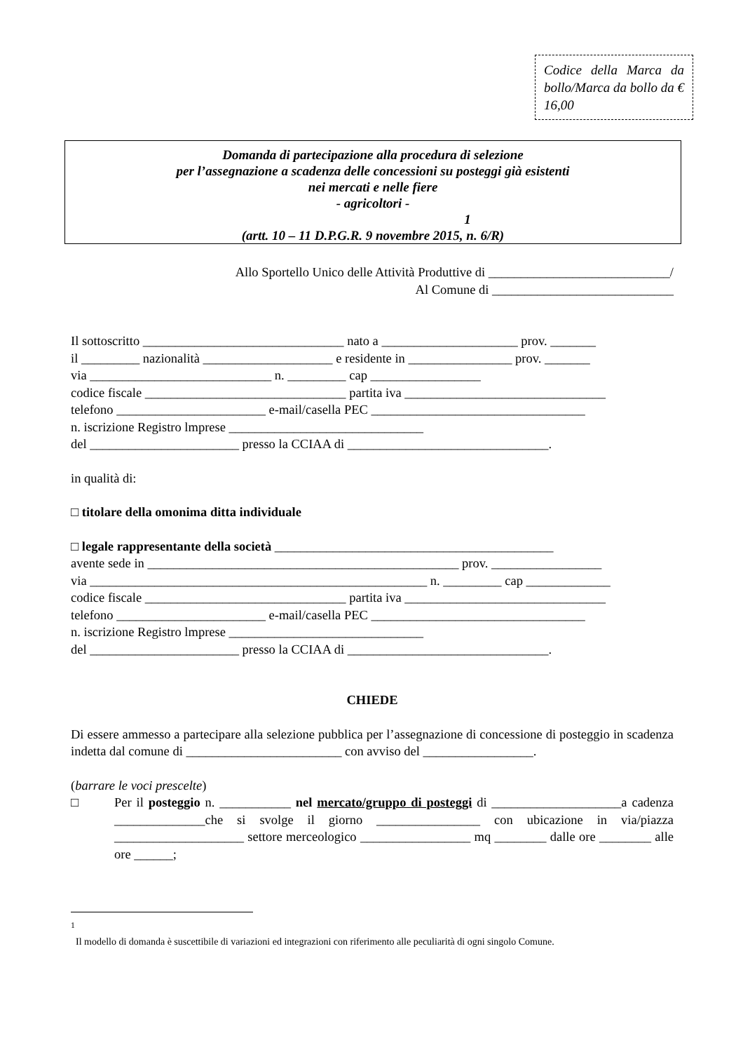Codice della Marca da bollo/Marca da bollo da € 16,00
Domanda di partecipazione alla procedura di selezione
per l’assegnazione a scadenza delle concessioni su posteggi già esistenti
nei mercati e nelle fiere
- agricoltori -
1
(artt. 10 – 11 D.P.G.R. 9 novembre 2015, n. 6/R)
Allo Sportello Unico delle Attività Produttive di ____________________________/
Al Comune di ____________________________
Il sottoscritto _______________________________ nato a _____________________ prov. _______
il _________ nazionalità ____________________ e residente in ________________ prov. _______
via ____________________________ n. _________ cap _________________
codice fiscale _______________________________ partita iva _______________________________
telefono _______________________ e-mail/casella PEC _________________________________
n. iscrizione Registro lmprese ______________________________
del _______________________ presso la CCIAA di _______________________________.
in qualità di:
□ titolare della omonima ditta individuale
□ legale rappresentante della società ___________________________________________
avente sede in ________________________________________________ prov. _________________
via ____________________________________________________ n. _________ cap _____________
codice fiscale _______________________________ partita iva _______________________________
telefono _______________________ e-mail/casella PEC _________________________________
n. iscrizione Registro lmprese ______________________________
del _______________________ presso la CCIAA di _______________________________.
CHIEDE
Di essere ammesso a partecipare alla selezione pubblica per l’assegnazione di concessione di posteggio in scadenza indetta dal comune di ________________________ con avviso del _________________.
(barrare le voci prescelte)
□ Per il posteggio n. ___________ nel mercato/gruppo di posteggi di ____________________a cadenza ______________che si svolge il giorno ________________ con ubicazione in via/piazza ____________________ settore merceologico _________________ mq ________ dalle ore ________ alle ore ______;
<sup>1</sup>
Il modello di domanda è suscettibile di variazioni ed integrazioni con riferimento alle peculiarità di ogni singolo Comune.